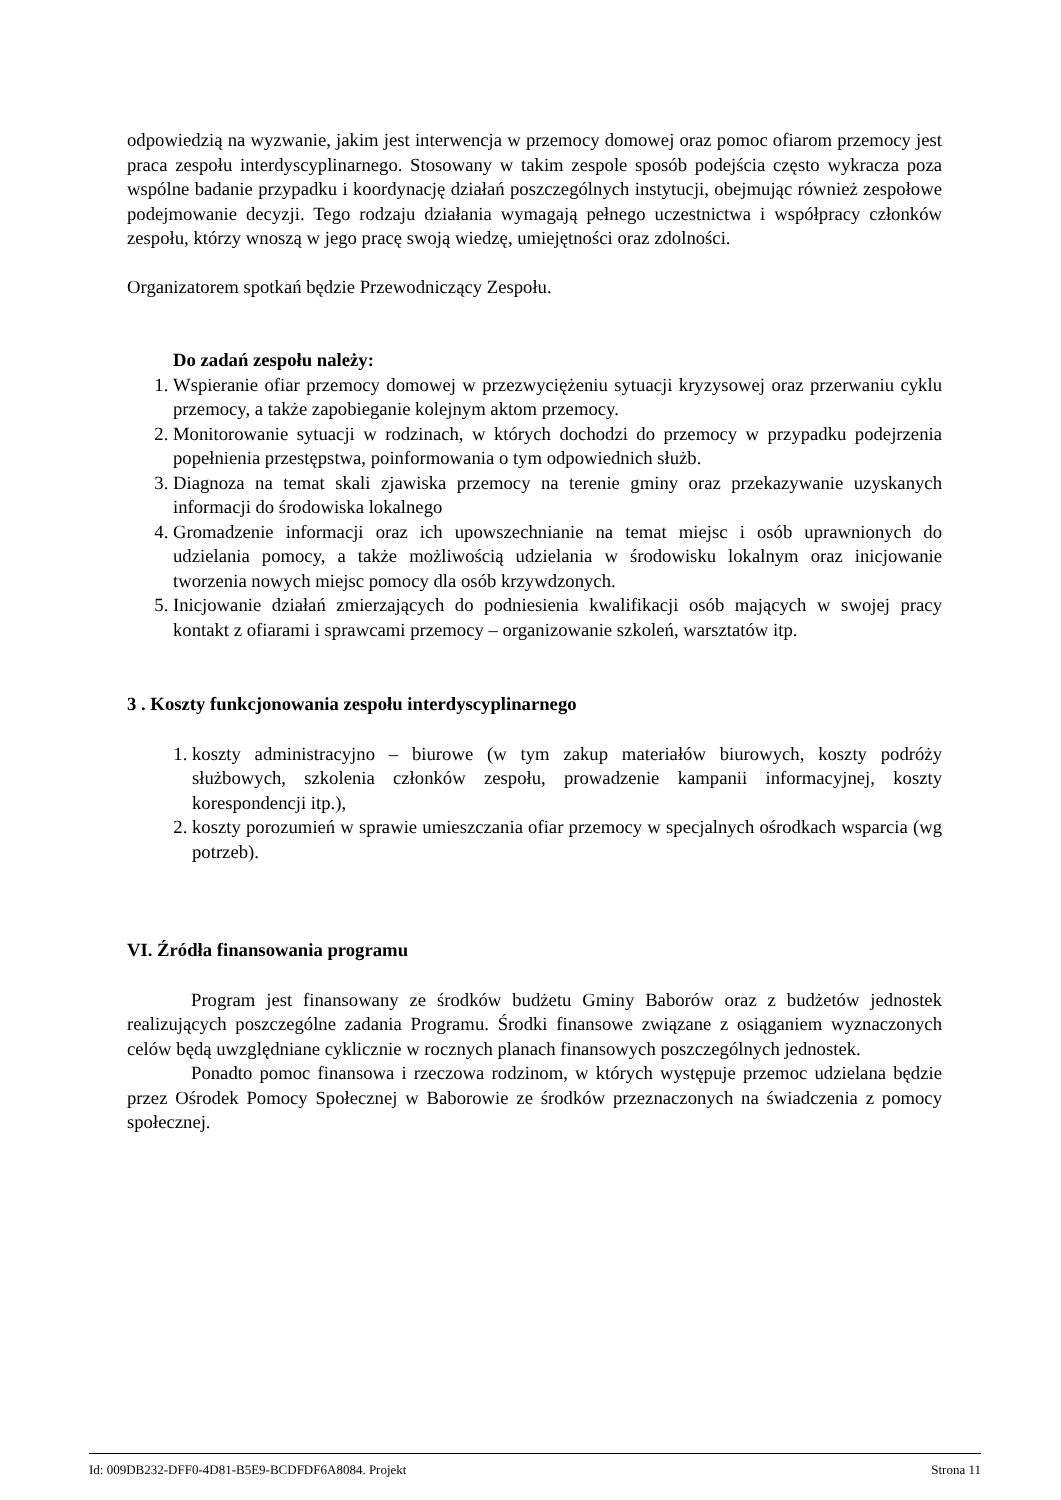odpowiedzią na wyzwanie, jakim jest interwencja w przemocy domowej oraz pomoc ofiarom przemocy jest praca zespołu interdyscyplinarnego. Stosowany w takim zespole sposób podejścia często wykracza poza wspólne badanie przypadku i koordynację działań poszczególnych instytucji, obejmując również zespołowe podejmowanie decyzji. Tego rodzaju działania wymagają pełnego uczestnictwa i współpracy członków zespołu, którzy wnoszą w jego pracę swoją wiedzę, umiejętności oraz zdolności.
Organizatorem spotkań będzie Przewodniczący Zespołu.
Do zadań zespołu należy:
1. Wspieranie ofiar przemocy domowej w przezwyciężeniu sytuacji kryzysowej oraz przerwaniu cyklu przemocy, a także zapobieganie kolejnym aktom przemocy.
2. Monitorowanie sytuacji w rodzinach, w których dochodzi do przemocy w przypadku podejrzenia popełnienia przestępstwa, poinformowania o tym odpowiednich służb.
3. Diagnoza na temat skali zjawiska przemocy na terenie gminy oraz przekazywanie uzyskanych informacji do środowiska lokalnego
4. Gromadzenie informacji oraz ich upowszechnianie na temat miejsc i osób uprawnionych do udzielania pomocy, a także możliwością udzielania w środowisku lokalnym oraz inicjowanie tworzenia nowych miejsc pomocy dla osób krzywdzonych.
5. Inicjowanie działań zmierzających do podniesienia kwalifikacji osób mających w swojej pracy kontakt z ofiarami i sprawcami przemocy – organizowanie szkoleń, warsztatów itp.
3 . Koszty funkcjonowania zespołu interdyscyplinarnego
1. koszty administracyjno – biurowe (w tym zakup materiałów biurowych, koszty podróży służbowych, szkolenia członków zespołu, prowadzenie kampanii informacyjnej, koszty korespondencji itp.),
2. koszty porozumień w sprawie umieszczania ofiar przemocy w specjalnych ośrodkach wsparcia (wg potrzeb).
VI. Źródła finansowania programu
Program jest finansowany ze środków budżetu Gminy Baborów oraz z budżetów jednostek realizujących poszczególne zadania Programu. Środki finansowe związane z osiąganiem wyznaczonych celów będą uwzględniane cyklicznie w rocznych planach finansowych poszczególnych jednostek.
Ponadto pomoc finansowa i rzeczowa rodzinom, w których występuje przemoc udzielana będzie przez Ośrodek Pomocy Społecznej w Baborowie ze środków przeznaczonych na świadczenia z pomocy społecznej.
Id: 009DB232-DFF0-4D81-B5E9-BCDFDF6A8084. Projekt Strona 11